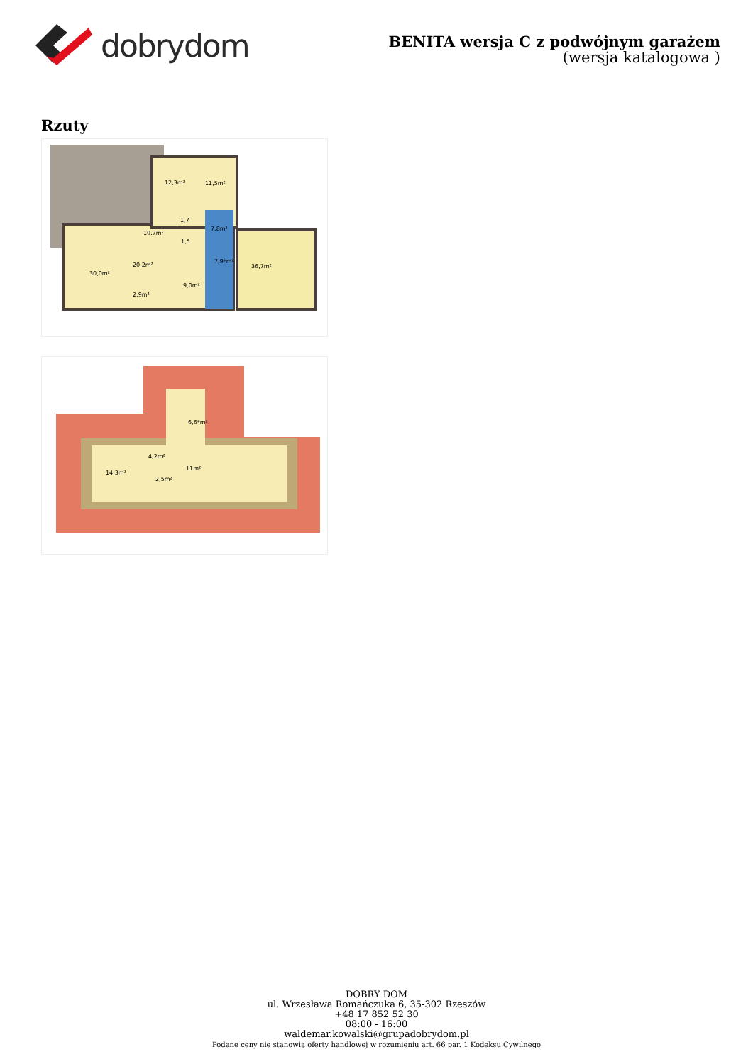dobrydom
BENITA wersja C z podwójnym garażem
(wersja katalogowa )
Rzuty
12,3m² 11,5m²
10,7m²
1,7
7,8m²
1,5
7,9*m²
36,7m² 20,2m²
30,0m²
9,0m²
2,9m²
6,6*m²
4,2m²
11m²
14,3m²
2,5m²
DOBRY DOM
ul. Wrzesława Romańczuka 6, 35-302 Rzeszów
+48 17 852 52 30
08:00 - 16:00
waldemar.kowalski@grupadobrydom.pl
Podane ceny nie stanowią oferty handlowej w rozumieniu art. 66 par. 1 Kodeksu Cywilnego